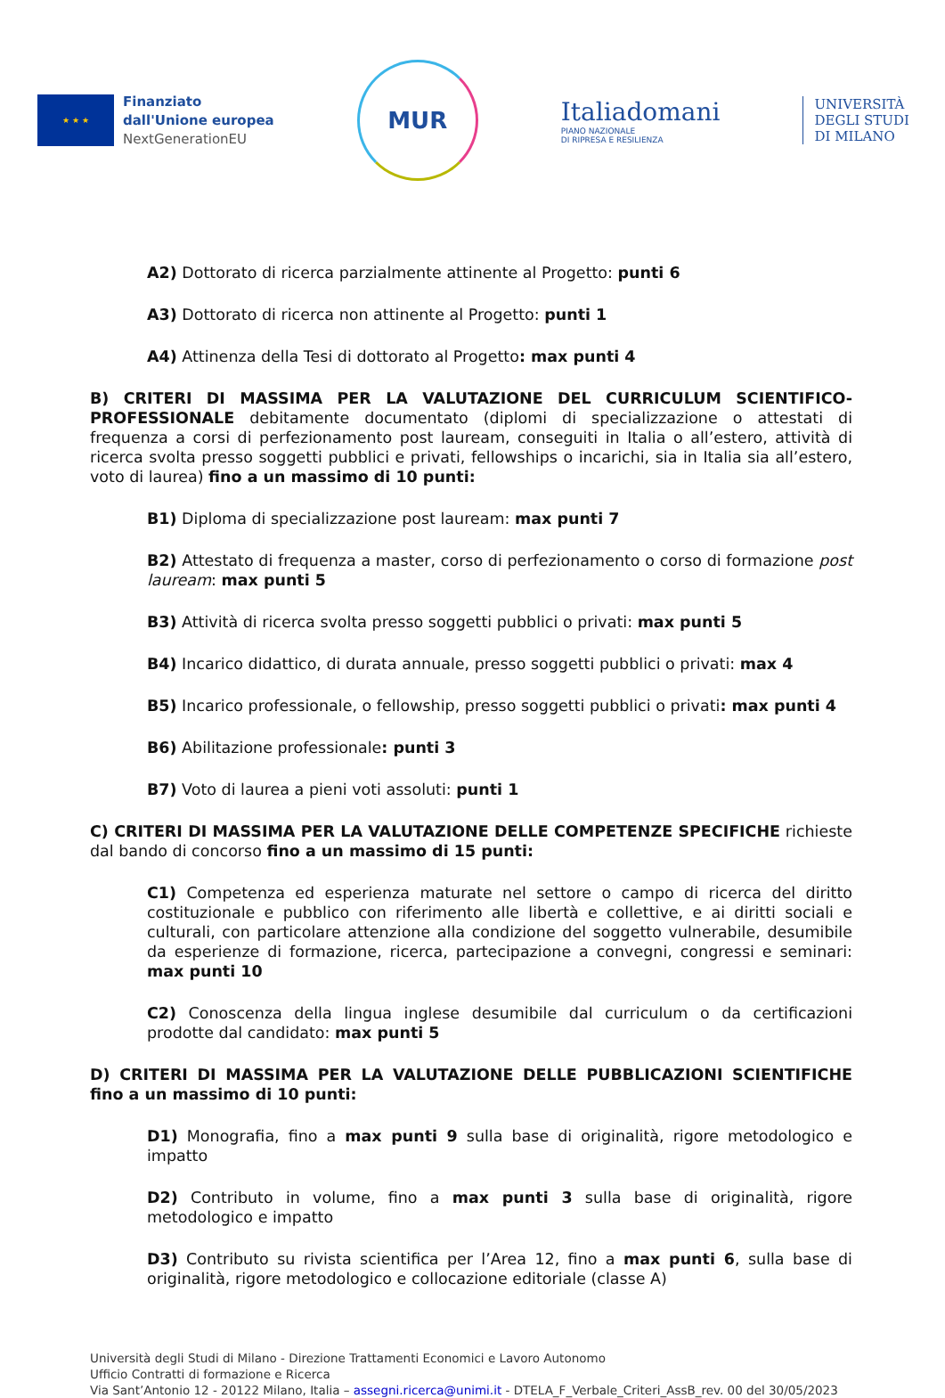★ ★ ★
Finanziato
dall'Unione europea
NextGenerationEU
MUR
Italiadomani
PIANO NAZIONALE
DI RIPRESA E RESILIENZA
UNIVERSITÀ
DEGLI STUDI
DI MILANO
A2) Dottorato di ricerca parzialmente attinente al Progetto: punti 6
A3) Dottorato di ricerca non attinente al Progetto: punti 1
A4) Attinenza della Tesi di dottorato al Progetto: max punti 4
B) CRITERI DI MASSIMA PER LA VALUTAZIONE DEL CURRICULUM SCIENTIFICO-PROFESSIONALE debitamente documentato (diplomi di specializzazione o attestati di frequenza a corsi di perfezionamento post lauream, conseguiti in Italia o all’estero, attività di ricerca svolta presso soggetti pubblici e privati, fellowships o incarichi, sia in Italia sia all’estero, voto di laurea) fino a un massimo di 10 punti:
B1) Diploma di specializzazione post lauream: max punti 7
B2) Attestato di frequenza a master, corso di perfezionamento o corso di formazione post lauream: max punti 5
B3) Attività di ricerca svolta presso soggetti pubblici o privati: max punti 5
B4) Incarico didattico, di durata annuale, presso soggetti pubblici o privati: max 4
B5) Incarico professionale, o fellowship, presso soggetti pubblici o privati: max punti 4
B6) Abilitazione professionale: punti 3
B7) Voto di laurea a pieni voti assoluti: punti 1
C) CRITERI DI MASSIMA PER LA VALUTAZIONE DELLE COMPETENZE SPECIFICHE richieste dal bando di concorso fino a un massimo di 15 punti:
C1) Competenza ed esperienza maturate nel settore o campo di ricerca del diritto costituzionale e pubblico con riferimento alle libertà e collettive, e ai diritti sociali e culturali, con particolare attenzione alla condizione del soggetto vulnerabile, desumibile da esperienze di formazione, ricerca, partecipazione a convegni, congressi e seminari: max punti 10
C2) Conoscenza della lingua inglese desumibile dal curriculum o da certificazioni prodotte dal candidato: max punti 5
D) CRITERI DI MASSIMA PER LA VALUTAZIONE DELLE PUBBLICAZIONI SCIENTIFICHE fino a un massimo di 10 punti:
D1) Monografia, fino a max punti 9 sulla base di originalità, rigore metodologico e impatto
D2) Contributo in volume, fino a max punti 3 sulla base di originalità, rigore metodologico e impatto
D3) Contributo su rivista scientifica per l’Area 12, fino a max punti 6, sulla base di originalità, rigore metodologico e collocazione editoriale (classe A)
Università degli Studi di Milano - Direzione Trattamenti Economici e Lavoro Autonomo
Ufficio Contratti di formazione e Ricerca
Via Sant’Antonio 12 - 20122 Milano, Italia – assegni.ricerca@unimi.it - DTELA_F_Verbale_Criteri_AssB_rev. 00 del 30/05/2023